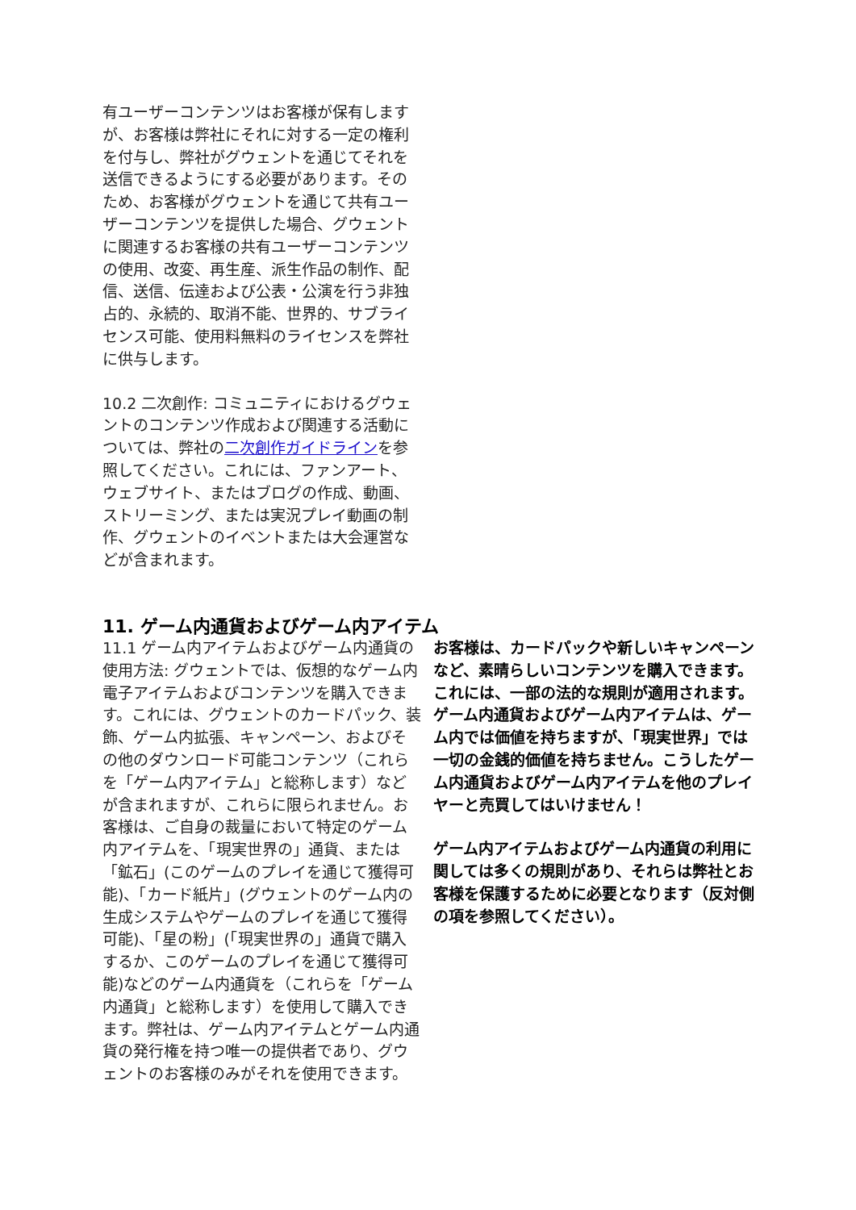有ユーザーコンテンツはお客様が保有しますが、お客様は弊社にそれに対する一定の権利を付与し、弊社がグウェントを通じてそれを送信できるようにする必要があります。そのため、お客様がグウェントを通じて共有ユーザーコンテンツを提供した場合、グウェントに関連するお客様の共有ユーザーコンテンツの使用、改変、再生産、派生作品の制作、配信、送信、伝達および公表・公演を行う非独占的、永続的、取消不能、世界的、サブライセンス可能、使用料無料のライセンスを弊社に供与します。
10.2 二次創作: コミュニティにおけるグウェントのコンテンツ作成および関連する活動については、弊社の二次創作ガイドラインを参照してください。これには、ファンアート、ウェブサイト、またはブログの作成、動画、ストリーミング、または実況プレイ動画の制作、グウェントのイベントまたは大会運営などが含まれます。
11. ゲーム内通貨およびゲーム内アイテム
11.1 ゲーム内アイテムおよびゲーム内通貨の使用方法: グウェントでは、仮想的なゲーム内電子アイテムおよびコンテンツを購入できます。これには、グウェントのカードパック、装飾、ゲーム内拡張、キャンペーン、およびその他のダウンロード可能コンテンツ（これらを「ゲーム内アイテム」と総称します）などが含まれますが、これらに限られません。お客様は、ご自身の裁量において特定のゲーム内アイテムを、「現実世界の」通貨、または「鉱石」(このゲームのプレイを通じて獲得可能)、「カード紙片」(グウェントのゲーム内の生成システムやゲームのプレイを通じて獲得可能)、「星の粉」(「現実世界の」通貨で購入するか、このゲームのプレイを通じて獲得可能)などのゲーム内通貨を（これらを「ゲーム内通貨」と総称します）を使用して購入できます。弊社は、ゲーム内アイテムとゲーム内通貨の発行権を持つ唯一の提供者であり、グウェントのお客様のみがそれを使用できます。
お客様は、カードパックや新しいキャンペーンなど、素晴らしいコンテンツを購入できます。これには、一部の法的な規則が適用されます。ゲーム内通貨およびゲーム内アイテムは、ゲーム内では価値を持ちますが、「現実世界」では一切の金銭的価値を持ちません。こうしたゲーム内通貨およびゲーム内アイテムを他のプレイヤーと売買してはいけません！
ゲーム内アイテムおよびゲーム内通貨の利用に関しては多くの規則があり、それらは弊社とお客様を保護するために必要となります（反対側の項を参照してください）。